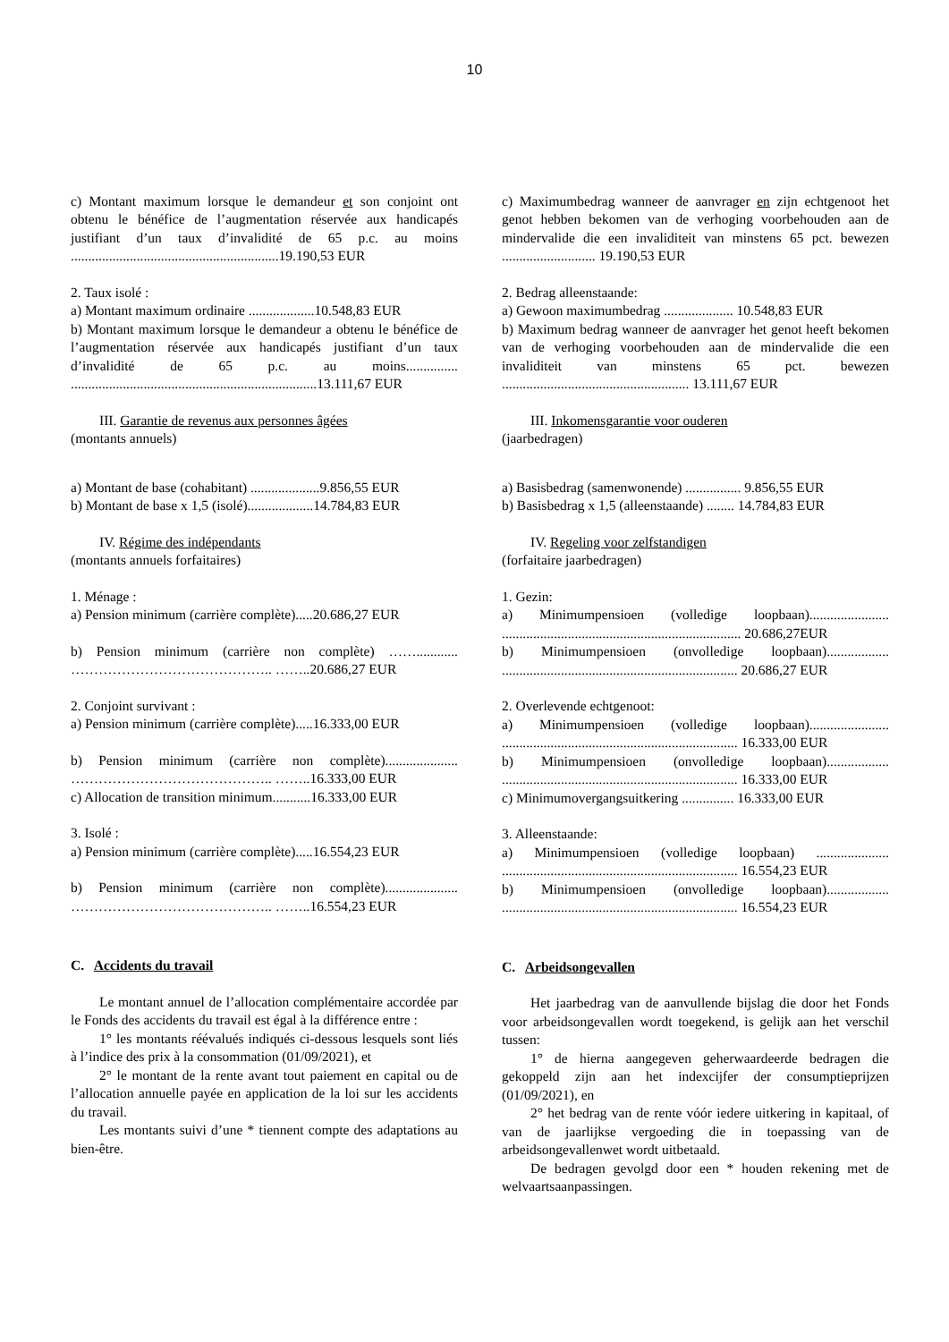10
c) Montant maximum lorsque le demandeur et son conjoint ont obtenu le bénéfice de l’augmentation réservée aux handicapés justifiant d’un taux d’invalidité de 65 p.c. au moins ............................................................19.190,53 EUR
2. Taux isolé :
a) Montant maximum ordinaire ...................10.548,83 EUR
b) Montant maximum lorsque le demandeur a obtenu le bénéfice de l’augmentation réservée aux handicapés justifiant d’un taux d’invalidité de 65 p.c. au moins............... .......................................................................13.111,67 EUR
III. Garantie de revenus aux personnes âgées
(montants annuels)
a) Montant de base (cohabitant) ....................9.856,55 EUR
b) Montant de base x 1,5 (isolé)...................14.784,83 EUR
IV. Régime des indépendants
(montants annuels forfaitaires)
1. Ménage :
a) Pension minimum (carrière complète).....20.686,27 EUR
b) Pension minimum (carrière non complète) ……............ …………………………………….. ……..20.686,27 EUR
2. Conjoint survivant :
a) Pension minimum (carrière complète).....16.333,00 EUR
b) Pension minimum (carrière non complète)..................... …………………………………….. ……..16.333,00 EUR
c) Allocation de transition minimum...........16.333,00 EUR
3. Isolé :
a) Pension minimum (carrière complète).....16.554,23 EUR
b) Pension minimum (carrière non complète)..................... …………………………………….. ……..16.554,23 EUR
C. Accidents du travail
Le montant annuel de l’allocation complémentaire accordée par le Fonds des accidents du travail est égal à la différence entre :
1° les montants réévalués indiqués ci-dessous lesquels sont liés à l’indice des prix à la consommation (01/09/2021), et
2° le montant de la rente avant tout paiement en capital ou de l’allocation annuelle payée en application de la loi sur les accidents du travail.
Les montants suivi d’une * tiennent compte des adaptations au bien-être.
c) Maximumbedrag wanneer de aanvrager en zijn echtgenoot het genot hebben bekomen van de verhoging voorbehouden aan de mindervalide die een invaliditeit van minstens 65 pct. bewezen ........................... 19.190,53 EUR
2. Bedrag alleenstaande:
a) Gewoon maximumbedrag .................... 10.548,83 EUR
b) Maximum bedrag wanneer de aanvrager het genot heeft bekomen van de verhoging voorbehouden aan de mindervalide die een invaliditeit van minstens 65 pct. bewezen ...................................................... 13.111,67 EUR
III. Inkomensgarantie voor ouderen
(jaarbedragen)
a) Basisbedrag (samenwonende) ................ 9.856,55 EUR
b) Basisbedrag x 1,5 (alleenstaande) ........ 14.784,83 EUR
IV. Regeling voor zelfstandigen
(forfaitaire jaarbedragen)
1. Gezin:
a) Minimumpensioen (volledige loopbaan)....................... ..................................................................... 20.686,27EUR
b) Minimumpensioen (onvolledige loopbaan).................. .................................................................... 20.686,27 EUR
2. Overlevende echtgenoot:
a) Minimumpensioen (volledige loopbaan)....................... .................................................................... 16.333,00 EUR
b) Minimumpensioen (onvolledige loopbaan).................. .................................................................... 16.333,00 EUR
c) Minimumovergangsuitkering ............... 16.333,00 EUR
3. Alleenstaande:
a) Minimumpensioen (volledige loopbaan) ..................... .................................................................... 16.554,23 EUR
b) Minimumpensioen (onvolledige loopbaan).................. .................................................................... 16.554,23 EUR
C. Arbeidsongevallen
Het jaarbedrag van de aanvullende bijslag die door het Fonds voor arbeidsongevallen wordt toegekend, is gelijk aan het verschil tussen:
1° de hierna aangegeven geherwaardeerde bedragen die gekoppeld zijn aan het indexcijfer der consumptieprijzen (01/09/2021), en
2° het bedrag van de rente vóór iedere uitkering in kapitaal, of van de jaarlijkse vergoeding die in toepassing van de arbeidsongevallenwet wordt uitbetaald.
De bedragen gevolgd door een * houden rekening met de welvaartsaanpassingen.